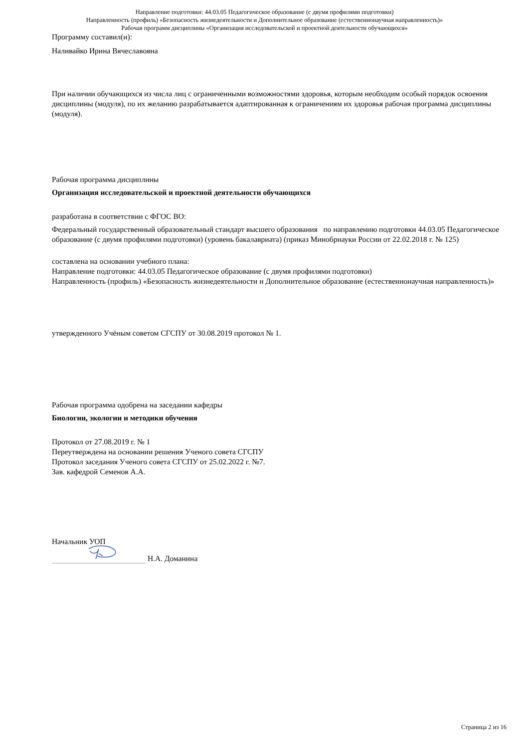Направление подготовки: 44.03.05 Педагогическое образование (с двумя профилями подготовки)
Направленность (профиль) «Безопасность жизнедеятельности и Дополнительное образование (естественнонаучная направленность)»
Рабочая программ дисциплины «Организация исследовательской и проектной деятельности обучающихся»
Программу составил(и):
Наливайко Ирина Вячеславовна
При наличии обучающихся из числа лиц с ограниченными возможностями здоровья, которым необходим особый порядок освоения дисциплины (модуля), по их желанию разрабатывается адаптированная к ограничениям их здоровья рабочая программа дисциплины (модуля).
Рабочая программа дисциплины
Организация исследовательской и проектной деятельности обучающихся
разработана в соответствии с ФГОС ВО:
Федеральный государственный образовательный стандарт высшего образования по направлению подготовки 44.03.05 Педагогическое образование (с двумя профилями подготовки) (уровень бакалавриата) (приказ Минобрнауки России от 22.02.2018 г. № 125)
составлена на основании учебного плана:
Направление подготовки: 44.03.05 Педагогическое образование (с двумя профилями подготовки)
Направленность (профиль) «Безопасность жизнедеятельности и Дополнительное образование (естественнонаучная направленность)»
утвержденного Учёным советом СГСПУ от 30.08.2019 протокол № 1.
Рабочая программа одобрена на заседании кафедры
Биологии, экологии и методики обучения
Протокол от 27.08.2019 г. № 1
Переутверждена на основании решения Ученого совета СГСПУ
Протокол заседания Ученого совета СГСПУ от 25.02.2022 г. №7.
Зав. кафедрой Семенов А.А.
Начальник УОП
Н.А. Доманина
Страница 2 из 16